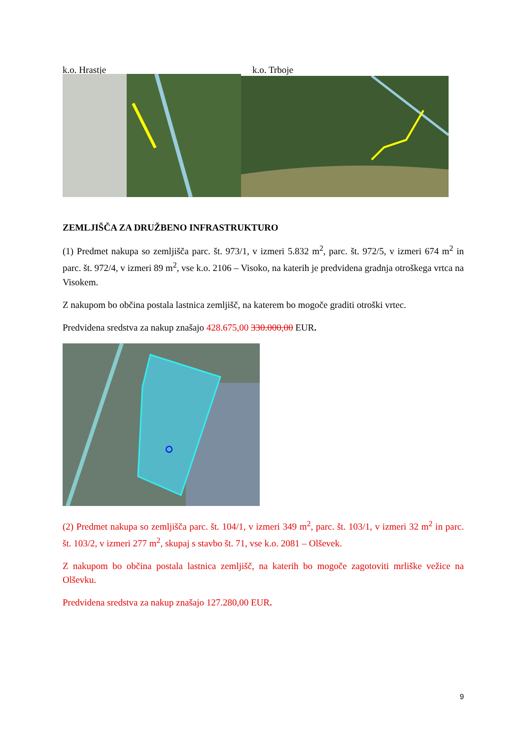k.o. Hrastje k.o. Trboje
ZEMLJIŠČA ZA DRUŽBENO INFRASTRUKTURO
(1) Predmet nakupa so zemljišča parc. št. 973/1, v izmeri 5.832 m<sup>2</sup>, parc. št. 972/5, v izmeri 674 m<sup>2</sup> in parc. št. 972/4, v izmeri 89 m<sup>2</sup>, vse k.o. 2106 – Visoko, na katerih je predvidena gradnja otroškega vrtca na Visokem.
Z nakupom bo občina postala lastnica zemljišč, na katerem bo mogoče graditi otroški vrtec.
Predvidena sredstva za nakup znašajo 428.675,00 330.000,00 EUR.
(2) Predmet nakupa so zemljišča parc. št. 104/1, v izmeri 349 m<sup>2</sup>, parc. št. 103/1, v izmeri 32 m<sup>2</sup> in parc. št. 103/2, v izmeri 277 m<sup>2</sup>, skupaj s stavbo št. 71, vse k.o. 2081 – Olševek.
Z nakupom bo občina postala lastnica zemljišč, na katerih bo mogoče zagotoviti mrliške vežice na Olševku.
Predvidena sredstva za nakup znašajo 127.280,00 EUR.
9